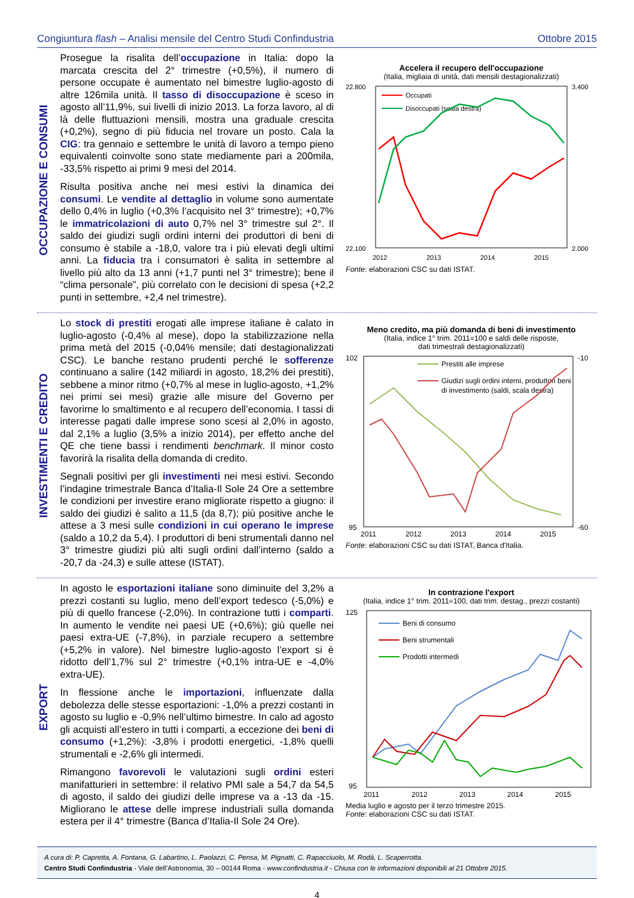Congiuntura flash – Analisi mensile del Centro Studi Confindustria Ottobre 2015
OCCUPAZIONE E CONSUMI
Prosegue la risalita dell’occupazione in Italia: dopo la marcata crescita del 2° trimestre (+0,5%), il numero di persone occupate è aumentato nel bimestre luglio-agosto di altre 126mila unità. Il tasso di disoccupazione è sceso in agosto all’11,9%, sui livelli di inizio 2013. La forza lavoro, al di là delle fluttuazioni mensili, mostra una graduale crescita (+0,2%), segno di più fiducia nel trovare un posto. Cala la CIG: tra gennaio e settembre le unità di lavoro a tempo pieno equivalenti coinvolte sono state mediamente pari a 200mila, -33,5% rispetto ai primi 9 mesi del 2014.
Risulta positiva anche nei mesi estivi la dinamica dei consumi. Le vendite al dettaglio in volume sono aumentate dello 0,4% in luglio (+0,3% l’acquisito nel 3° trimestre); +0,7% le immatricolazioni di auto 0,7% nel 3° trimestre sul 2°. Il saldo dei giudizi sugli ordini interni dei produttori di beni di consumo è stabile a -18,0, valore tra i più elevati degli ultimi anni. La fiducia tra i consumatori è salita in settembre al livello più alto da 13 anni (+1,7 punti nel 3° trimestre); bene il “clima personale”, più correlato con le decisioni di spesa (+2,2 punti in settembre, +2,4 nel trimestre).
Accelera il recupero dell'occupazione
(Italia, migliaia di unità, dati mensili destagionalizzati)
22.800
22.100
3.400
2.000
2012
2013
2014
2015
Occupati
Disoccupati (scala destra)
Fonte: elaborazioni CSC su dati ISTAT.
INVESTIMENTI E CREDITO
Lo stock di prestiti erogati alle imprese italiane è calato in luglio-agosto (-0,4% al mese), dopo la stabilizzazione nella prima metà del 2015 (-0,04% mensile; dati destagionalizzati CSC). Le banche restano prudenti perché le sofferenze continuano a salire (142 miliardi in agosto, 18,2% dei prestiti), sebbene a minor ritmo (+0,7% al mese in luglio-agosto, +1,2% nei primi sei mesi) grazie alle misure del Governo per favorirne lo smaltimento e al recupero dell’economia. I tassi di interesse pagati dalle imprese sono scesi al 2,0% in agosto, dal 2,1% a luglio (3,5% a inizio 2014), per effetto anche del QE che tiene bassi i rendimenti benchmark. Il minor costo favorirà la risalita della domanda di credito.
Segnali positivi per gli investimenti nei mesi estivi. Secondo l’indagine trimestrale Banca d’Italia-Il Sole 24 Ore a settembre le condizioni per investire erano migliorate rispetto a giugno: il saldo dei giudizi è salito a 11,5 (da 8,7); più positive anche le attese a 3 mesi sulle condizioni in cui operano le imprese (saldo a 10,2 da 5,4). I produttori di beni strumentali danno nel 3° trimestre giudizi più alti sugli ordini dall’interno (saldo a -20,7 da -24,3) e sulle attese (ISTAT).
Meno credito, ma più domanda di beni di investimento
(Italia, indice 1° trim. 2011=100 e saldi delle risposte,
dati trimestrali destagionalizzati)
102
95
-10
-60
2011
2012
2013
2014
2015
Prestiti alle imprese
Giudizi sugli ordini interni, produttori beni
di investimento (saldi, scala destra)
Fonte: elaborazioni CSC su dati ISTAT, Banca d'Italia.
EXPORT
In agosto le esportazioni italiane sono diminuite del 3,2% a prezzi costanti su luglio, meno dell’export tedesco (-5,0%) e più di quello francese (-2,0%). In contrazione tutti i comparti. In aumento le vendite nei paesi UE (+0,6%); giù quelle nei paesi extra-UE (-7,8%), in parziale recupero a settembre (+5,2% in valore). Nel bimestre luglio-agosto l’export si è ridotto dell’1,7% sul 2° trimestre (+0,1% intra-UE e -4,0% extra-UE).
In flessione anche le importazioni, influenzate dalla debolezza delle stesse esportazioni: -1,0% a prezzi costanti in agosto su luglio e -0,9% nell’ultimo bimestre. In calo ad agosto gli acquisti all’estero in tutti i comparti, a eccezione dei beni di consumo (+1,2%): -3,8% i prodotti energetici, -1,8% quelli strumentali e -2,6% gli intermedi.
Rimangono favorevoli le valutazioni sugli ordini esteri manifatturieri in settembre: il relativo PMI sale a 54,7 da 54,5 di agosto, il saldo dei giudizi delle imprese va a -13 da -15. Migliorano le attese delle imprese industriali sulla domanda estera per il 4° trimestre (Banca d’Italia-Il Sole 24 Ore).
In contrazione l'export
(Italia, indice 1° trim. 2011=100, dati trim. destag., prezzi costanti)
125
95
2011
2012
2013
2014
2015
Beni di consumo
Beni strumentali
Prodotti intermedi
Media luglio e agosto per il terzo trimestre 2015.
Fonte: elaborazioni CSC su dati ISTAT.
A cura di: P. Capretta, A. Fontana, G. Labartino, L. Paolazzi, C. Pensa, M. Pignatti, C. Rapacciuolo, M. Rodà, L. Scaperrotta.
Centro Studi Confindustria - Viale dell’Astronomia, 30 – 00144 Roma - www.confindustria.it - Chiusa con le informazioni disponibili al 21 Ottobre 2015.
4